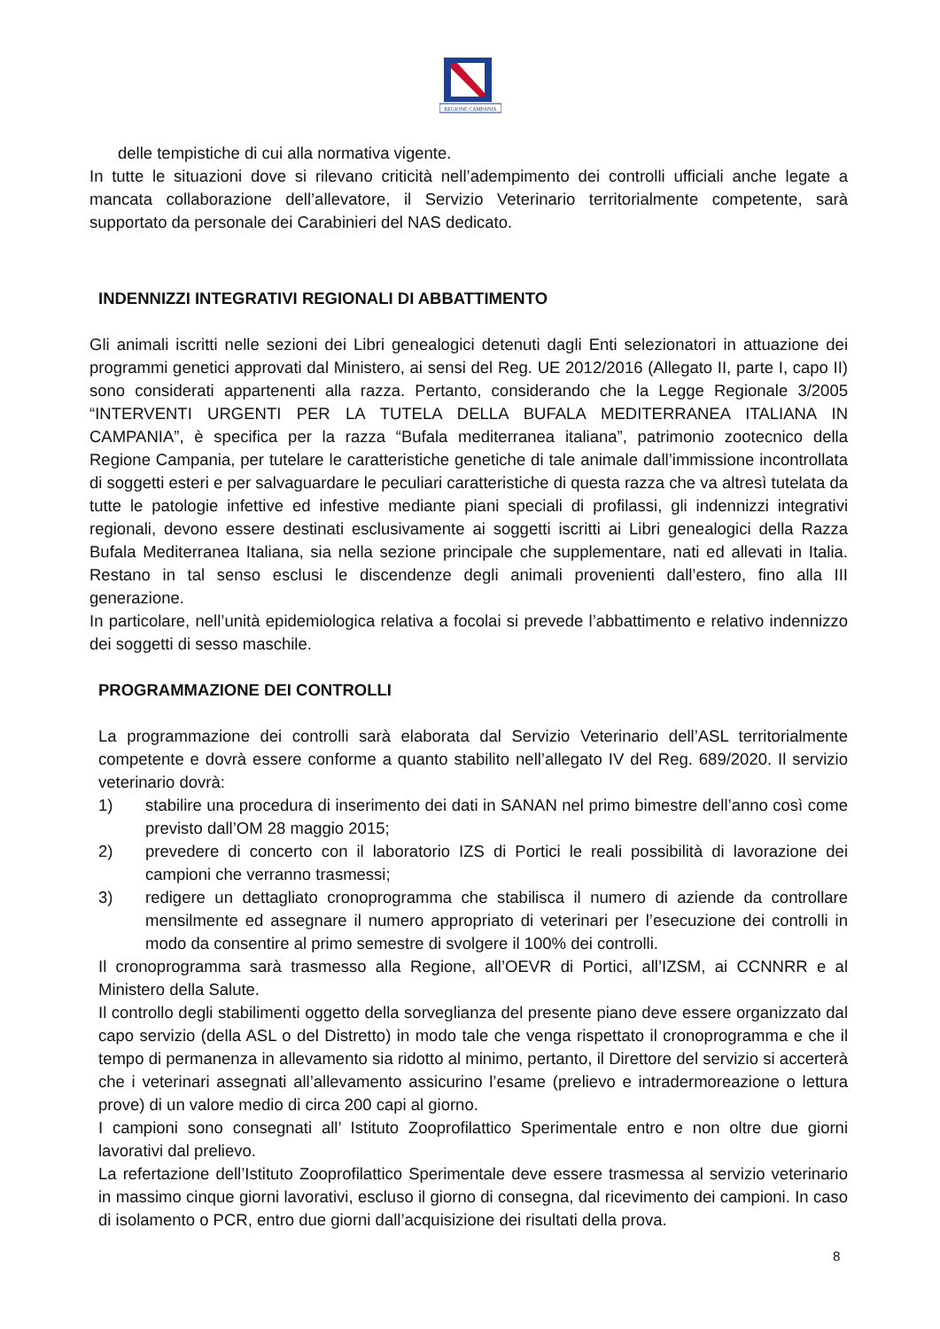REGIONE CAMPANIA
delle tempistiche di cui alla normativa vigente.
In tutte le situazioni dove si rilevano criticità nell’adempimento dei controlli ufficiali anche legate a mancata collaborazione dell’allevatore, il Servizio Veterinario territorialmente competente, sarà supportato da personale dei Carabinieri del NAS dedicato.
INDENNIZZI INTEGRATIVI REGIONALI DI ABBATTIMENTO
Gli animali iscritti nelle sezioni dei Libri genealogici detenuti dagli Enti selezionatori in attuazione dei programmi genetici approvati dal Ministero, ai sensi del Reg. UE 2012/2016 (Allegato II, parte I, capo II) sono considerati appartenenti alla razza. Pertanto, considerando che la Legge Regionale 3/2005 “INTERVENTI URGENTI PER LA TUTELA DELLA BUFALA MEDITERRANEA ITALIANA IN CAMPANIA”, è specifica per la razza “Bufala mediterranea italiana”, patrimonio zootecnico della Regione Campania, per tutelare le caratteristiche genetiche di tale animale dall’immissione incontrollata di soggetti esteri e per salvaguardare le peculiari caratteristiche di questa razza che va altresì tutelata da tutte le patologie infettive ed infestive mediante piani speciali di profilassi, gli indennizzi integrativi regionali, devono essere destinati esclusivamente ai soggetti iscritti ai Libri genealogici della Razza Bufala Mediterranea Italiana, sia nella sezione principale che supplementare, nati ed allevati in Italia. Restano in tal senso esclusi le discendenze degli animali provenienti dall’estero, fino alla III generazione.
In particolare, nell’unità epidemiologica relativa a focolai si prevede l’abbattimento e relativo indennizzo dei soggetti di sesso maschile.
PROGRAMMAZIONE DEI CONTROLLI
La programmazione dei controlli sarà elaborata dal Servizio Veterinario dell’ASL territorialmente competente e dovrà essere conforme a quanto stabilito nell’allegato IV del Reg. 689/2020. Il servizio veterinario dovrà:
1) stabilire una procedura di inserimento dei dati in SANAN nel primo bimestre dell’anno così come previsto dall’OM 28 maggio 2015;
2) prevedere di concerto con il laboratorio IZS di Portici le reali possibilità di lavorazione dei campioni che verranno trasmessi;
3) redigere un dettagliato cronoprogramma che stabilisca il numero di aziende da controllare mensilmente ed assegnare il numero appropriato di veterinari per l’esecuzione dei controlli in modo da consentire al primo semestre di svolgere il 100% dei controlli.
Il cronoprogramma sarà trasmesso alla Regione, all’OEVR di Portici, all’IZSM, ai CCNNRR e al Ministero della Salute.
Il controllo degli stabilimenti oggetto della sorveglianza del presente piano deve essere organizzato dal capo servizio (della ASL o del Distretto) in modo tale che venga rispettato il cronoprogramma e che il tempo di permanenza in allevamento sia ridotto al minimo, pertanto, il Direttore del servizio si accerterà che i veterinari assegnati all’allevamento assicurino l’esame (prelievo e intradermoreazione o lettura prove) di un valore medio di circa 200 capi al giorno.
I campioni sono consegnati all’ Istituto Zooprofilattico Sperimentale entro e non oltre due giorni lavorativi dal prelievo.
La refertazione dell’Istituto Zooprofilattico Sperimentale deve essere trasmessa al servizio veterinario in massimo cinque giorni lavorativi, escluso il giorno di consegna, dal ricevimento dei campioni. In caso di isolamento o PCR, entro due giorni dall’acquisizione dei risultati della prova.
8